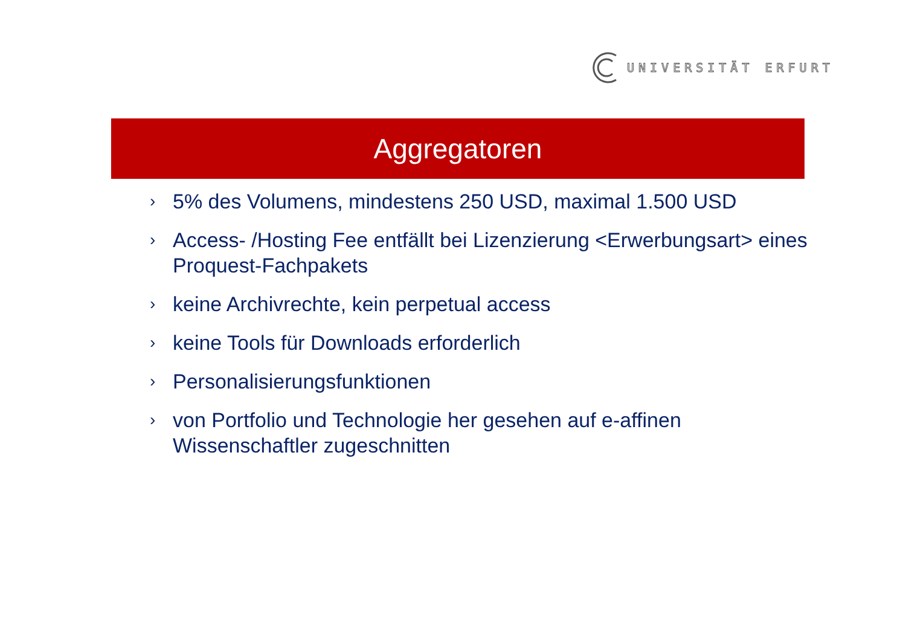UNIVERSITÄT ERFURT
Aggregatoren
› 5% des Volumens, mindestens 250 USD, maximal 1.500 USD
› Access- /Hosting Fee entfällt bei Lizenzierung <Erwerbungsart> eines Proquest-Fachpakets
› keine Archivrechte, kein perpetual access
› keine Tools für Downloads erforderlich
› Personalisierungsfunktionen
› von Portfolio und Technologie her gesehen auf e-affinen Wissenschaftler zugeschnitten